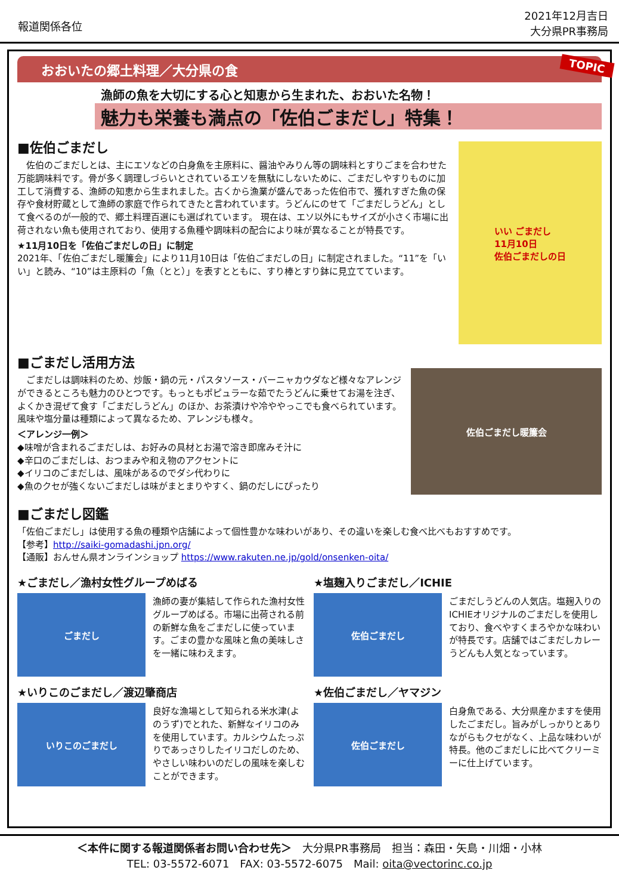報道関係各位
2021年12月吉日
大分県PR事務局
おおいたの郷土料理／大分県の食 TOPIC
漁師の魚を大切にする心と知恵から生まれた、おおいた名物！
魅力も栄養も満点の「佐伯ごまだし」特集！
■佐伯ごまだし
　佐伯のごまだしとは、主にエソなどの白身魚を主原料に、醤油やみりん等の調味料とすりごまを合わせた万能調味料です。骨が多く調理しづらいとされているエソを無駄にしないために、ごまだしやすりものに加工して消費する、漁師の知恵から生まれました。古くから漁業が盛んであった佐伯市で、獲れすぎた魚の保存や食材貯蔵として漁師の家庭で作られてきたと言われています。うどんにのせて「ごまだしうどん」として食べるのが一般的で、郷土料理百選にも選ばれています。 現在は、エソ以外にもサイズが小さく市場に出荷されない魚も使用されており、使用する魚種や調味料の配合により味が異なることが特長です。
★11月10日を「佐伯ごまだしの日」に制定
2021年、「佐伯ごまだし暖簾会」により11月10日は「佐伯ごまだしの日」に制定されました。“11”を「いい」と読み、“10”は主原料の「魚（とと）」を表すとともに、すり棒とすり鉢に見立てています。
いい ごまだし
11月10日
佐伯ごまだしの日
■ごまだし活用方法
　ごまだしは調味料のため、炒飯・鍋の元・パスタソース・バーニャカウダなど様々なアレンジができるところも魅力のひとつです。もっともポピュラーな茹でたうどんに乗せてお湯を注ぎ、よくかき混ぜて食す「ごまだしうどん」のほか、お茶漬けや冷ややっこでも食べられています。 風味や塩分量は種類によって異なるため、アレンジも様々。
＜アレンジ一例＞
◆味噌が含まれるごまだしは、お好みの具材とお湯で溶き即席みそ汁に
◆辛口のごまだしは、おつまみや和え物のアクセントに
◆イリコのごまだしは、風味があるのでダシ代わりに
◆魚のクセが強くないごまだしは味がまとまりやすく、鍋のだしにぴったり
佐伯ごまだし暖簾会
■ごまだし図鑑
「佐伯ごまだし」は使用する魚の種類や店舗によって個性豊かな味わいがあり、その違いを楽しむ食べ比べもおすすめです。
【参考】http://saiki-gomadashi.jpn.org/
【通販】おんせん県オンラインショップ https://www.rakuten.ne.jp/gold/onsenken-oita/
★ごまだし／漁村女性グループめばる
ごまだし
漁師の妻が集結して作られた漁村女性グループめばる。市場に出荷される前の新鮮な魚をごまだしに使っています。ごまの豊かな風味と魚の美味しさを一緒に味わえます。
★塩麹入りごまだし／ICHIE
佐伯ごまだし
ごまだしうどんの人気店。塩麹入りのICHIEオリジナルのごまだしを使用しており、食べやすくまろやかな味わいが特長です。店舗ではごまだしカレーうどんも人気となっています。
★いりこのごまだし／渡辺肇商店
いりこのごまだし
良好な漁場として知られる米水津(よのうず)でとれた、新鮮なイリコのみを使用しています。カルシウムたっぷりであっさりしたイリコだしのため、やさしい味わいのだしの風味を楽しむことができます。
★佐伯ごまだし／ヤマジン
佐伯ごまだし
白身魚である、大分県産かますを使用したごまだし。旨みがしっかりとありながらもクセがなく、上品な味わいが特長。他のごまだしに比べてクリーミーに仕上げています。
＜本件に関する報道関係者お問い合わせ先＞　大分県PR事務局　担当：森田・矢島・川畑・小林
TEL: 03-5572-6071　FAX: 03-5572-6075　Mail: oita@vectorinc.co.jp